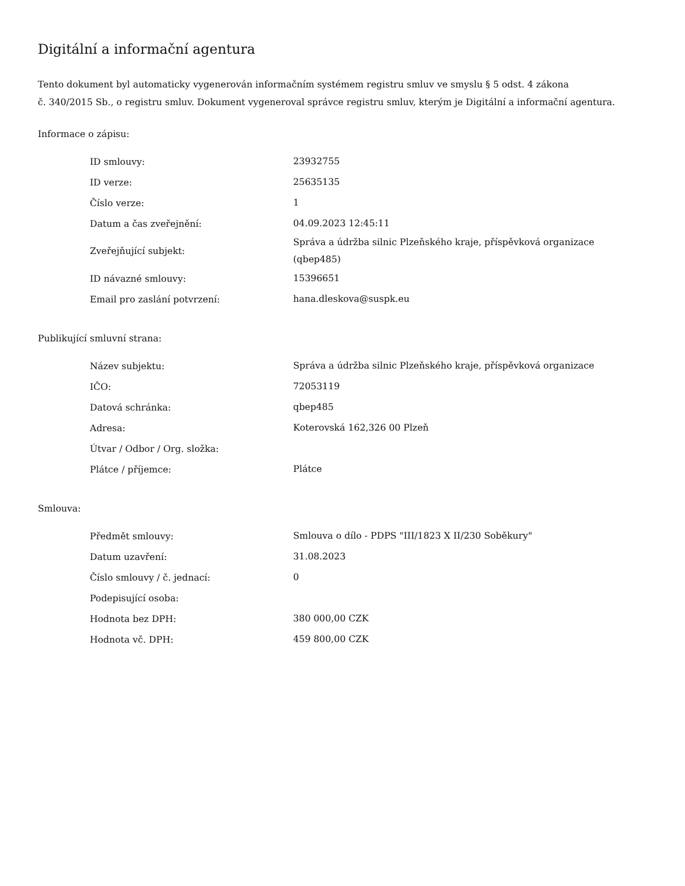Digitální a informační agentura
Tento dokument byl automaticky vygenerován informačním systémem registru smluv ve smyslu § 5 odst. 4 zákona
č. 340/2015 Sb., o registru smluv. Dokument vygeneroval správce registru smluv, kterým je Digitální a informační agentura.
Informace o zápisu:
| ID smlouvy: | 23932755 |
| ID verze: | 25635135 |
| Číslo verze: | 1 |
| Datum a čas zveřejnění: | 04.09.2023 12:45:11 |
| Zveřejňující subjekt: | Správa a údržba silnic Plzeňského kraje, příspěvková organizace (qbep485) |
| ID návazné smlouvy: | 15396651 |
| Email pro zaslání potvrzení: | hana.dleskova@suspk.eu |
Publikující smluvní strana:
| Název subjektu: | Správa a údržba silnic Plzeňského kraje, příspěvková organizace |
| IČO: | 72053119 |
| Datová schránka: | qbep485 |
| Adresa: | Koterovská 162,326 00 Plzeň |
| Útvar / Odbor / Org. složka: | |
| Plátce / příjemce: | Plátce |
Smlouva:
| Předmět smlouvy: | Smlouva o dílo - PDPS "III/1823 X II/230 Soběkury" |
| Datum uzavření: | 31.08.2023 |
| Číslo smlouvy / č. jednací: | 0 |
| Podepisující osoba: | |
| Hodnota bez DPH: | 380 000,00 CZK |
| Hodnota vč. DPH: | 459 800,00 CZK |